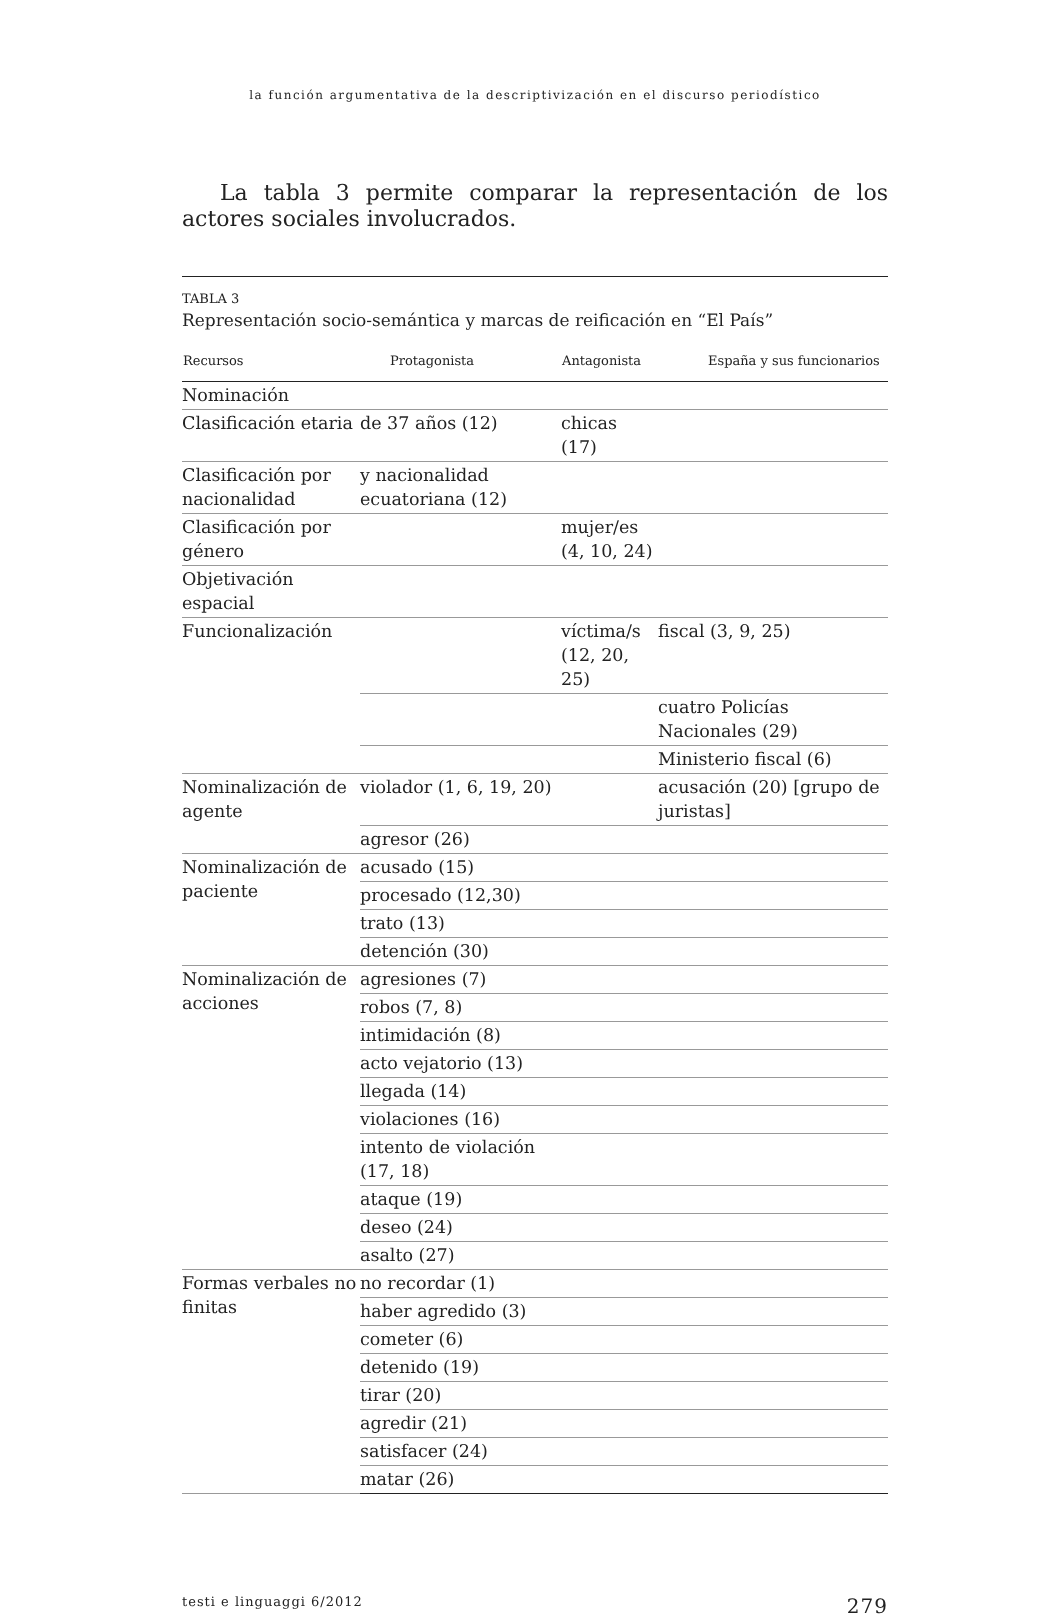la función argumentativa de la descriptivización en el discurso periodístico
La tabla 3 permite comparar la representación de los actores sociales involucrados.
TABLA 3
Representación socio-semántica y marcas de reificación en “El País”
| Recursos | Protagonista | Antagonista | España y sus funcionarios |
| --- | --- | --- | --- |
| Nominación | | | |
| Clasificación etaria | de 37 años (12) | chicas (17) | |
| Clasificación por nacionalidad | y nacionalidad ecuatoriana (12) | | |
| Clasificación por género | | mujer/es (4, 10, 24) | |
| Objetivación espacial | | | |
| Funcionalización | | víctima/s (12, 20, 25) | fiscal (3, 9, 25) |
| | | | cuatro Policías Nacionales (29) |
| | | | Ministerio fiscal (6) |
| Nominalización de agente | violador (1, 6, 19, 20) | | acusación (20) [grupo de juristas] |
| | agresor (26) | | |
| Nominalización de paciente | acusado (15) | | |
| | procesado (12,30) | | |
| | trato (13) | | |
| | detención (30) | | |
| Nominalización de acciones | agresiones (7) | | |
| | robos (7, 8) | | |
| | intimidación (8) | | |
| | acto vejatorio (13) | | |
| | llegada (14) | | |
| | violaciones (16) | | |
| | intento de violación (17, 18) | | |
| | ataque (19) | | |
| | deseo (24) | | |
| | asalto (27) | | |
| Formas verbales no finitas | no recordar (1) | | |
| | haber agredido (3) | | |
| | cometer (6) | | |
| | detenido (19) | | |
| | tirar (20) | | |
| | agredir (21) | | |
| | satisfacer (24) | | |
| | matar (26) | | |
testi e linguaggi 6/2012 279